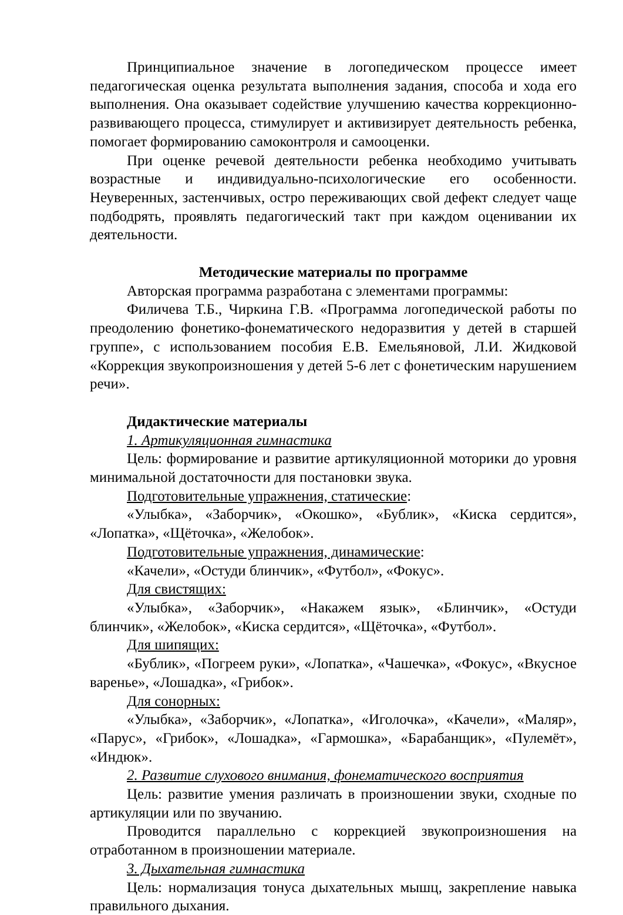Принципиальное значение в логопедическом процессе имеет педагогическая оценка результата выполнения задания, способа и хода его выполнения. Она оказывает содействие улучшению качества коррекционно-развивающего процесса, стимулирует и активизирует деятельность ребенка, помогает формированию самоконтроля и самооценки.
При оценке речевой деятельности ребенка необходимо учитывать возрастные и индивидуально-психологические его особенности. Неуверенных, застенчивых, остро переживающих свой дефект следует чаще подбодрять, проявлять педагогический такт при каждом оценивании их деятельности.
Методические материалы по программе
Авторская программа разработана с элементами программы:
Филичева Т.Б., Чиркина Г.В. «Программа логопедической работы по преодолению фонетико-фонематического недоразвития у детей в старшей группе», с использованием пособия Е.В. Емельяновой, Л.И. Жидковой «Коррекция звукопроизношения у детей 5-6 лет с фонетическим нарушением речи».
Дидактические материалы
1. Артикуляционная гимнастика
Цель: формирование и развитие артикуляционной моторики до уровня минимальной достаточности для постановки звука.
Подготовительные упражнения, статические:
«Улыбка», «Заборчик», «Окошко», «Бублик», «Киска сердится», «Лопатка», «Щёточка», «Желобок».
Подготовительные упражнения, динамические:
«Качели», «Остуди блинчик», «Футбол», «Фокус».
Для свистящих:
«Улыбка», «Заборчик», «Накажем язык», «Блинчик», «Остуди блинчик», «Желобок», «Киска сердится», «Щёточка», «Футбол».
Для шипящих:
«Бублик», «Погреем руки», «Лопатка», «Чашечка», «Фокус», «Вкусное варенье», «Лошадка», «Грибок».
Для сонорных:
«Улыбка», «Заборчик», «Лопатка», «Иголочка», «Качели», «Маляр», «Парус», «Грибок», «Лошадка», «Гармошка», «Барабанщик», «Пулемёт», «Индюк».
2. Развитие слухового внимания, фонематического восприятия
Цель: развитие умения различать в произношении звуки, сходные по артикуляции или по звучанию.
Проводится параллельно с коррекцией звукопроизношения на отработанном в произношении материале.
3. Дыхательная гимнастика
Цель: нормализация тонуса дыхательных мышц, закрепление навыка правильного дыхания.